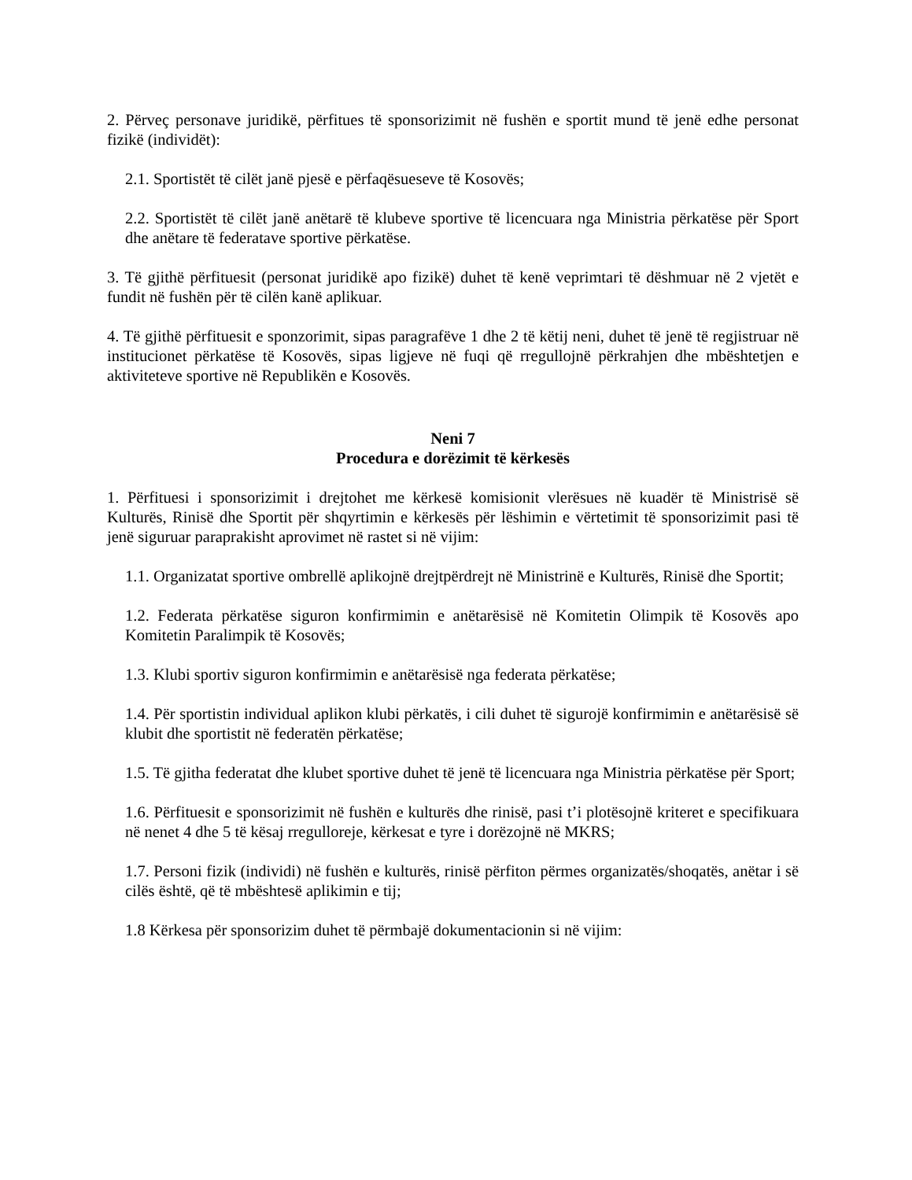2. Përveç personave juridikë, përfitues të sponsorizimit në fushën e sportit mund të jenë edhe personat fizikë (individët):
2.1. Sportistët të cilët janë pjesë e përfaqësueseve të Kosovës;
2.2. Sportistët të cilët janë anëtarë të klubeve sportive të licencuara nga Ministria përkatëse për Sport dhe anëtare të federatave sportive përkatëse.
3. Të gjithë përfituesit (personat juridikë apo fizikë) duhet të kenë veprimtari të dëshmuar në 2 vjetët e fundit në fushën për të cilën kanë aplikuar.
4. Të gjithë përfituesit e sponzorimit, sipas paragrafëve 1 dhe 2 të këtij neni, duhet të jenë të regjistruar në institucionet përkatëse të Kosovës, sipas ligjeve në fuqi që rregullojnë përkrahjen dhe mbështetjen e aktiviteteve sportive në Republikën e Kosovës.
Neni 7
Procedura e dorëzimit të kërkesës
1. Përfituesi i sponsorizimit i drejtohet me kërkesë komisionit vlerësues në kuadër të Ministrisë së Kulturës, Rinisë dhe Sportit për shqyrtimin e kërkesës për lëshimin e vërtetimit të sponsorizimit pasi të jenë siguruar paraprakisht aprovimet në rastet si në vijim:
1.1. Organizatat sportive ombrellë aplikojnë drejtpërdrejt në Ministrinë e Kulturës, Rinisë dhe Sportit;
1.2. Federata përkatëse siguron konfirmimin e anëtarësisë në Komitetin Olimpik të Kosovës apo Komitetin Paralimpik të Kosovës;
1.3. Klubi sportiv siguron konfirmimin e anëtarësisë nga federata përkatëse;
1.4. Për sportistin individual aplikon klubi përkatës, i cili duhet të sigurojë konfirmimin e anëtarësisë së klubit dhe sportistit në federatën përkatëse;
1.5. Të gjitha federatat dhe klubet sportive duhet të jenë të licencuara nga Ministria përkatëse për Sport;
1.6. Përfituesit e sponsorizimit në fushën e kulturës dhe rinisë, pasi t’i plotësojnë kriteret e specifikuara në nenet 4 dhe 5 të kësaj rregulloreje, kërkesat e tyre i dorëzojnë në MKRS;
1.7. Personi fizik (individi) në fushën e kulturës, rinisë përfiton përmes organizatës/shoqatës, anëtar i së cilës është, që të mbështesë aplikimin e tij;
1.8 Kërkesa për sponsorizim duhet të përmbajë dokumentacionin si në vijim: